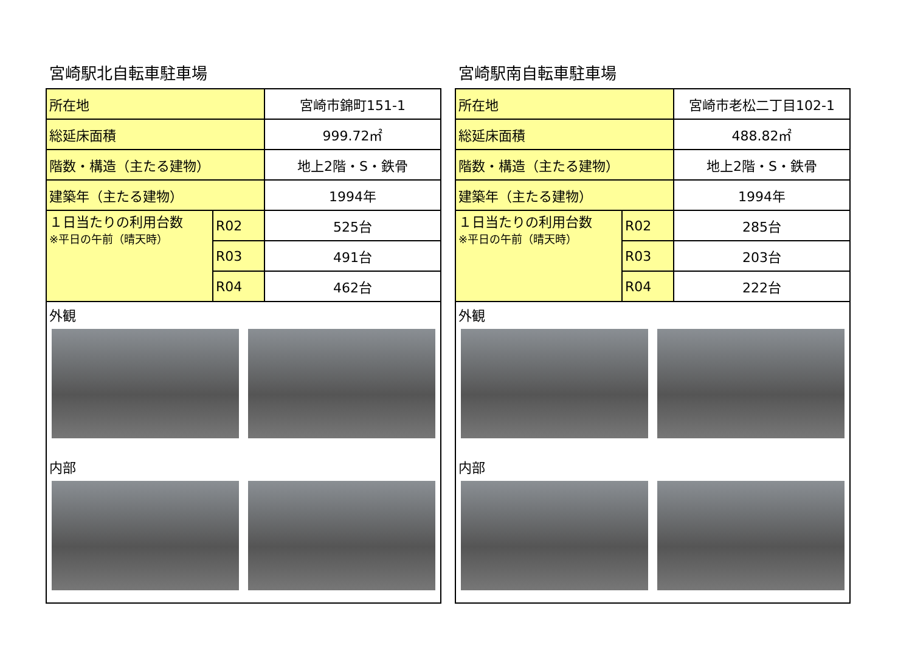宮崎駅北自転車駐車場
| 所在地 | | 宮崎市錦町151-1 |
| 総延床面積 | | 999.72㎡ |
| 階数・構造（主たる建物） | | 地上2階・S・鉄骨 |
| 建築年（主たる建物） | | 1994年 |
| １日当たりの利用台数 ※平日の午前（晴天時） | R02 | 525台 |
| | R03 | 491台 |
| | R04 | 462台 |
外観
内部
宮崎駅南自転車駐車場
| 所在地 | | 宮崎市老松二丁目102-1 |
| 総延床面積 | | 488.82㎡ |
| 階数・構造（主たる建物） | | 地上2階・S・鉄骨 |
| 建築年（主たる建物） | | 1994年 |
| １日当たりの利用台数 ※平日の午前（晴天時） | R02 | 285台 |
| | R03 | 203台 |
| | R04 | 222台 |
外観
内部